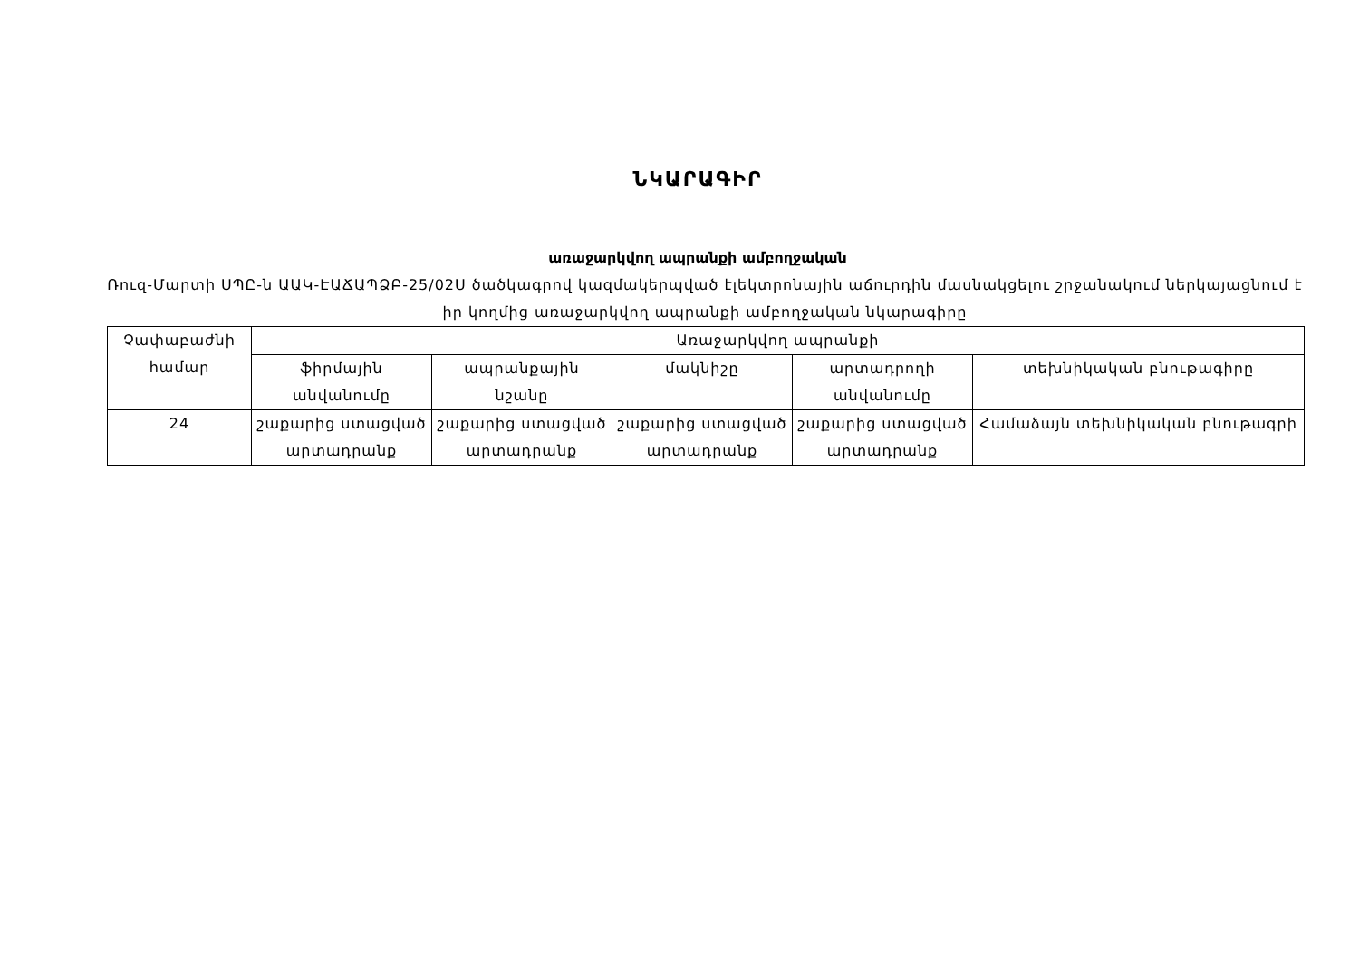ՆԿԱՐԱԳԻՐ
առաջարկվող ապրանքի ամբողջական
Ռուզ-Մարտի ՍՊԸ-ն ԱԱԿ-ԷԱՃԱՊՁԲ-25/02Ս ծածկագրով կազմակերպված էլեկտրոնային աճուրդին մասնակցելու շրջանակում ներկայացնում է իր կողմից առաջարկվող ապրանքի ամբողջական նկարագիրը
| Չափաբաժնի համար | Առաջարկվող ապրանքի | | | | |
| --- | --- | --- | --- | --- | --- |
| | ֆիրմային անվանումը | ապրանքային նշանը | մակնիշը | արտադրողի անվանումը | տեխնիկական բնութագիրը |
| 24 | շաքարից ստացված արտադրանք | շաքարից ստացված արտադրանք | շաքարից ստացված արտադրանք | շաքարից ստացված արտադրանք | Համաձայն տեխնիկական բնութագրի |